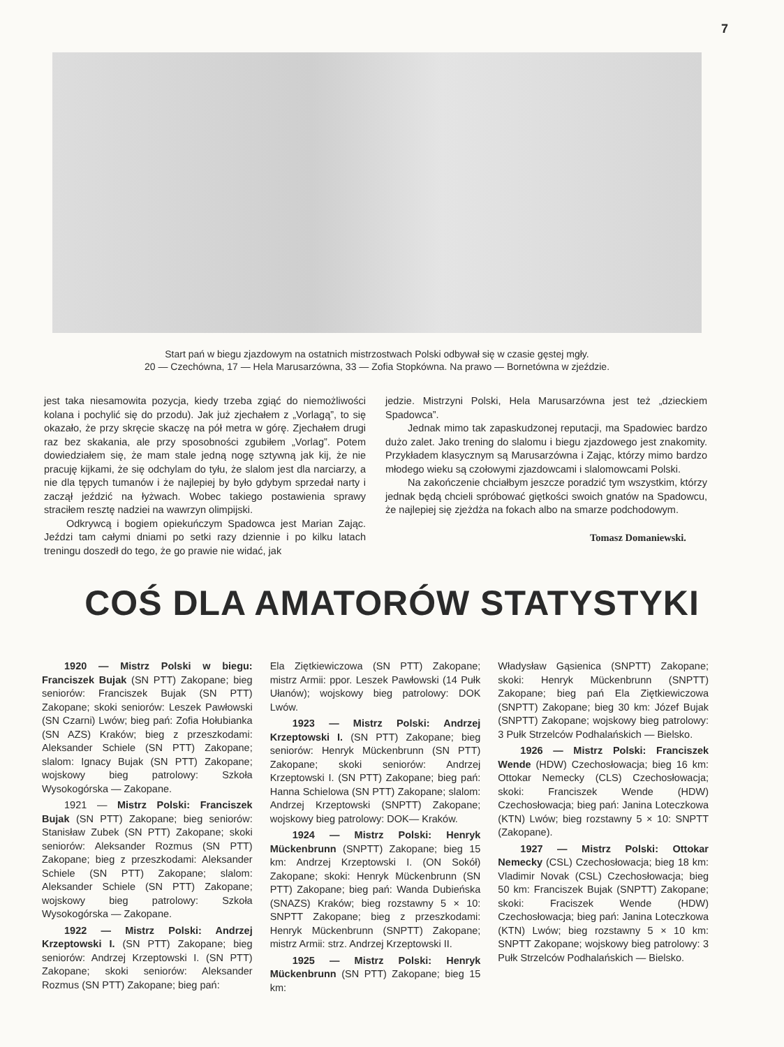7
Start pań w biegu zjazdowym na ostatnich mistrzostwach Polski odbywał się w czasie gęstej mgły.
20 — Czechówna, 17 — Hela Marusarzówna, 33 — Zofia Stopkówna. Na prawo — Bornetówna w zjeździe.
jest taka niesamowita pozycja, kiedy trzeba zgiąć do niemożliwości kolana i pochylić się do przodu). Jak już zjechałem z „Vorlagą”, to się okazało, że przy skręcie skaczę na pół metra w górę. Zjechałem drugi raz bez skakania, ale przy sposobności zgubiłem „Vorlag”. Potem dowiedziałem się, że mam stale jedną nogę sztywną jak kij, że nie pracuję kijkami, że się odchylam do tyłu, że slalom jest dla narciarzy, a nie dla tępych tumanów i że najlepiej by było gdybym sprzedał narty i zaczął jeździć na łyżwach. Wobec takiego postawienia sprawy straciłem resztę nadziei na wawrzyn olimpijski.
Odkrywcą i bogiem opiekuńczym Spadowca jest Marian Zając. Jeździ tam całymi dniami po setki razy dziennie i po kilku latach treningu doszedł do tego, że go prawie nie widać, jak
jedzie. Mistrzyni Polski, Hela Marusarzówna jest też „dzieckiem Spadowca”.
Jednak mimo tak zapaskudzonej reputacji, ma Spadowiec bardzo dużo zalet. Jako trening do slalomu i biegu zjazdowego jest znakomity. Przykładem klasycznym są Marusarzówna i Zając, którzy mimo bardzo młodego wieku są czołowymi zjazdowcami i slalomowcami Polski.
Na zakończenie chciałbym jeszcze poradzić tym wszystkim, którzy jednak będą chcieli spróbować giętkości swoich gnatów na Spadowcu, że najlepiej się zjeżdża na fokach albo na smarze podchodowym.
Tomasz Domaniewski.
COŚ DLA AMATORÓW STATYSTYKI
1920 — Mistrz Polski w biegu: Franciszek Bujak (SN PTT) Zakopane; bieg seniorów: Franciszek Bujak (SN PTT) Zakopane; skoki seniorów: Leszek Pawłowski (SN Czarni) Lwów; bieg pań: Zofia Hołubianka (SN AZS) Kraków; bieg z przeszkodami: Aleksander Schiele (SN PTT) Zakopane; slalom: Ignacy Bujak (SN PTT) Zakopane; wojskowy bieg patrolowy: Szkoła Wysokogórska — Zakopane.
1921 — Mistrz Polski: Franciszek Bujak (SN PTT) Zakopane; bieg seniorów: Stanisław Zubek (SN PTT) Zakopane; skoki seniorów: Aleksander Rozmus (SN PTT) Zakopane; bieg z przeszkodami: Aleksander Schiele (SN PTT) Zakopane; slalom: Aleksander Schiele (SN PTT) Zakopane; wojskowy bieg patrolowy: Szkoła Wysokogórska — Zakopane.
1922 — Mistrz Polski: Andrzej Krzeptowski I. (SN PTT) Zakopane; bieg seniorów: Andrzej Krzeptowski I. (SN PTT) Zakopane; skoki seniorów: Aleksander Rozmus (SN PTT) Zakopane; bieg pań:
Ela Ziętkiewiczowa (SN PTT) Zakopane; mistrz Armii: ppor. Leszek Pawłowski (14 Pułk Ułanów); wojskowy bieg patrolowy: DOK Lwów.
1923 — Mistrz Polski: Andrzej Krzeptowski I. (SN PTT) Zakopane; bieg seniorów: Henryk Mückenbrunn (SN PTT) Zakopane; skoki seniorów: Andrzej Krzeptowski I. (SN PTT) Zakopane; bieg pań: Hanna Schielowa (SN PTT) Zakopane; slalom: Andrzej Krzeptowski (SNPTT) Zakopane; wojskowy bieg patrolowy: DOK— Kraków.
1924 — Mistrz Polski: Henryk Mückenbrunn (SNPTT) Zakopane; bieg 15 km: Andrzej Krzeptowski I. (ON Sokół) Zakopane; skoki: Henryk Mückenbrunn (SN PTT) Zakopane; bieg pań: Wanda Dubieńska (SNAZS) Kraków; bieg rozstawny 5 × 10: SNPTT Zakopane; bieg z przeszkodami: Henryk Mückenbrunn (SNPTT) Zakopane; mistrz Armii: strz. Andrzej Krzeptowski II.
1925 — Mistrz Polski: Henryk Mückenbrunn (SN PTT) Zakopane; bieg 15 km:
Władysław Gąsienica (SNPTT) Zakopane; skoki: Henryk Mückenbrunn (SNPTT) Zakopane; bieg pań Ela Ziętkiewiczowa (SNPTT) Zakopane; bieg 30 km: Józef Bujak (SNPTT) Zakopane; wojskowy bieg patrolowy: 3 Pułk Strzelców Podhalańskich — Bielsko.
1926 — Mistrz Polski: Franciszek Wende (HDW) Czechosłowacja; bieg 16 km: Ottokar Nemecky (CLS) Czechosłowacja; skoki: Franciszek Wende (HDW) Czechosłowacja; bieg pań: Janina Loteczkowa (KTN) Lwów; bieg rozstawny 5 × 10: SNPTT (Zakopane).
1927 — Mistrz Polski: Ottokar Nemecky (CSL) Czechosłowacja; bieg 18 km: Vladimir Novak (CSL) Czechosłowacja; bieg 50 km: Franciszek Bujak (SNPTT) Zakopane; skoki: Fraciszek Wende (HDW) Czechosłowacja; bieg pań: Janina Loteczkowa (KTN) Lwów; bieg rozstawny 5 × 10 km: SNPTT Zakopane; wojskowy bieg patrolowy: 3 Pułk Strzelców Podhalańskich — Bielsko.